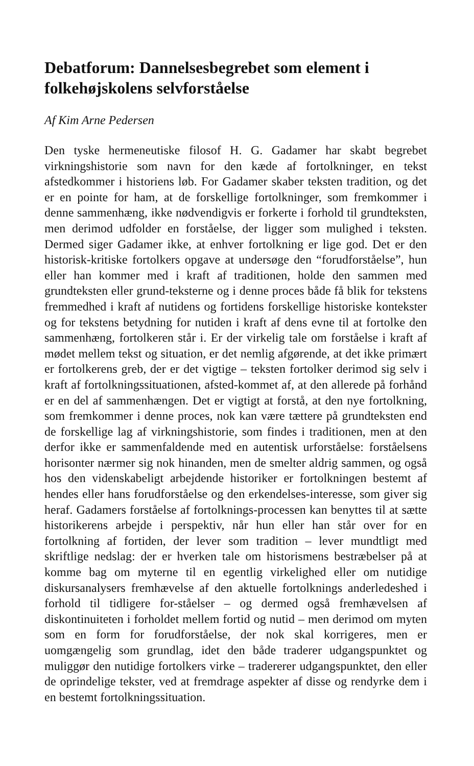Debatforum: Dannelsesbegrebet som element i folkehøjskolens selvforståelse
Af Kim Arne Pedersen
Den tyske hermeneutiske filosof H. G. Gadamer har skabt begrebet virkningshistorie som navn for den kæde af fortolkninger, en tekst afstedkommer i historiens løb. For Gadamer skaber teksten tradition, og det er en pointe for ham, at de forskellige fortolkninger, som fremkommer i denne sammenhæng, ikke nødvendigvis er forkerte i forhold til grundteksten, men derimod udfolder en forståelse, der ligger som mulighed i teksten. Dermed siger Gadamer ikke, at enhver fortolkning er lige god. Det er den historisk-kritiske fortolkers opgave at undersøge den “forudforståelse”, hun eller han kommer med i kraft af traditionen, holde den sammen med grundteksten eller grund-teksterne og i denne proces både få blik for tekstens fremmedhed i kraft af nutidens og fortidens forskellige historiske kontekster og for tekstens betydning for nutiden i kraft af dens evne til at fortolke den sammenhæng, fortolkeren står i. Er der virkelig tale om forståelse i kraft af mødet mellem tekst og situation, er det nemlig afgørende, at det ikke primært er fortolkerens greb, der er det vigtige – teksten fortolker derimod sig selv i kraft af fortolkningssituationen, afsted-kommet af, at den allerede på forhånd er en del af sammenhængen. Det er vigtigt at forstå, at den nye fortolkning, som fremkommer i denne proces, nok kan være tættere på grundteksten end de forskellige lag af virkningshistorie, som findes i traditionen, men at den derfor ikke er sammenfaldende med en autentisk urforståelse: forståelsens horisonter nærmer sig nok hinanden, men de smelter aldrig sammen, og også hos den videnskabeligt arbejdende historiker er fortolkningen bestemt af hendes eller hans forudforståelse og den erkendelses-interesse, som giver sig heraf. Gadamers forståelse af fortolknings-processen kan benyttes til at sætte historikerens arbejde i perspektiv, når hun eller han står over for en fortolkning af fortiden, der lever som tradition – lever mundtligt med skriftlige nedslag: der er hverken tale om historismens bestræbelser på at komme bag om myterne til en egentlig virkelighed eller om nutidige diskursanalysers fremhævelse af den aktuelle fortolknings anderledeshed i forhold til tidligere for-ståelser – og dermed også fremhævelsen af diskontinuiteten i forholdet mellem fortid og nutid – men derimod om myten som en form for forudforståelse, der nok skal korrigeres, men er uomgængelig som grundlag, idet den både traderer udgangspunktet og muliggør den nutidige fortolkers virke – tradererer udgangspunktet, den eller de oprindelige tekster, ved at fremdrage aspekter af disse og rendyrke dem i en bestemt fortolkningssituation.